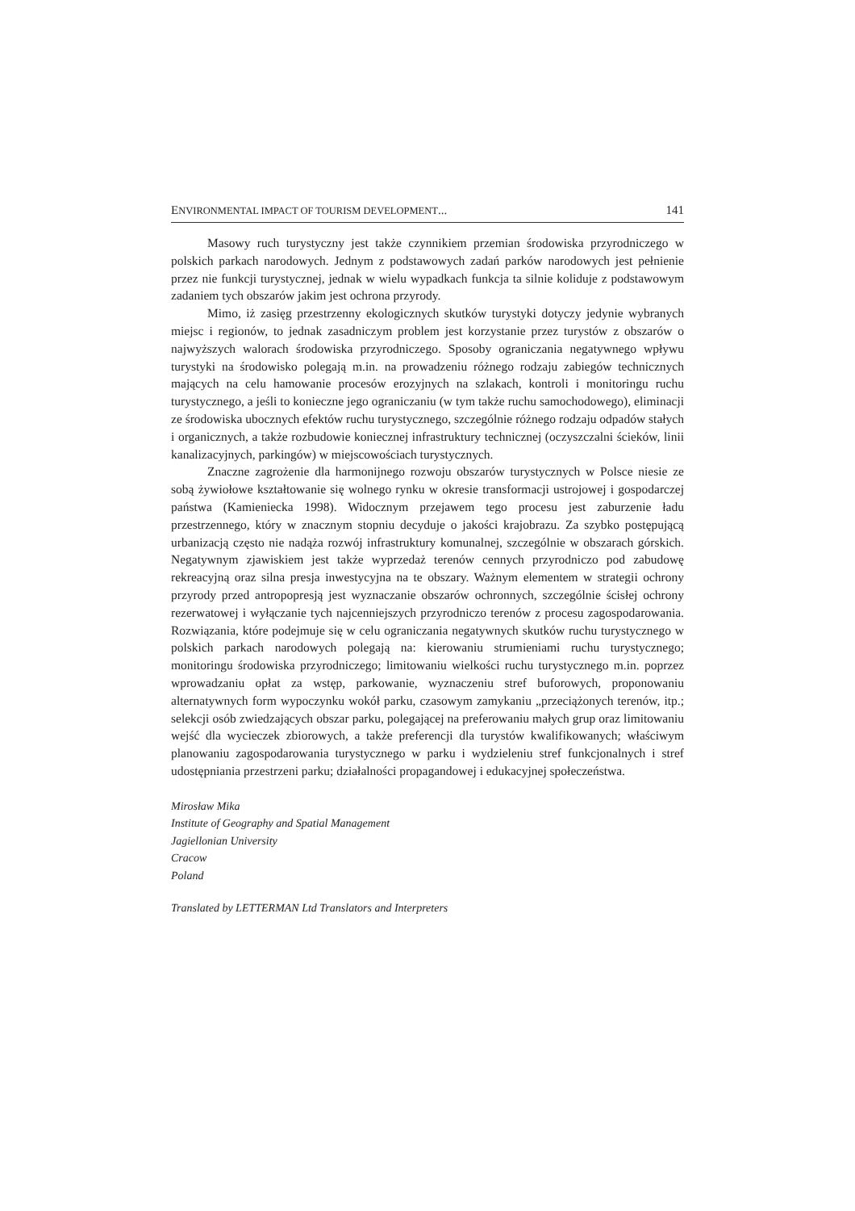ENVIRONMENTAL IMPACT OF TOURISM DEVELOPMENT... 141
Masowy ruch turystyczny jest także czynnikiem przemian środowiska przyrodniczego w polskich parkach narodowych. Jednym z podstawowych zadań parków narodowych jest pełnienie przez nie funkcji turystycznej, jednak w wielu wypadkach funkcja ta silnie koliduje z podstawowym zadaniem tych obszarów jakim jest ochrona przyrody.
Mimo, iż zasięg przestrzenny ekologicznych skutków turystyki dotyczy jedynie wybranych miejsc i regionów, to jednak zasadniczym problem jest korzystanie przez turystów z obszarów o najwyższych walorach środowiska przyrodniczego. Sposoby ograniczania negatywnego wpływu turystyki na środowisko polegają m.in. na prowadzeniu różnego rodzaju zabiegów technicznych mających na celu hamowanie procesów erozyjnych na szlakach, kontroli i monitoringu ruchu turystycznego, a jeśli to konieczne jego ograniczaniu (w tym także ruchu samochodowego), eliminacji ze środowiska ubocznych efektów ruchu turystycznego, szczególnie różnego rodzaju odpadów stałych i organicznych, a także rozbudowie koniecznej infrastruktury technicznej (oczyszczalni ścieków, linii kanalizacyjnych, parkingów) w miejscowościach turystycznych.
Znaczne zagrożenie dla harmonijnego rozwoju obszarów turystycznych w Polsce niesie ze sobą żywiołowe kształtowanie się wolnego rynku w okresie transformacji ustrojowej i gospodarczej państwa (Kamieniecka 1998). Widocznym przejawem tego procesu jest zaburzenie ładu przestrzennego, który w znacznym stopniu decyduje o jakości krajobrazu. Za szybko postępującą urbanizacją często nie nadąża rozwój infrastruktury komunalnej, szczególnie w obszarach górskich. Negatywnym zjawiskiem jest także wyprzedaż terenów cennych przyrodniczo pod zabudowę rekreacyjną oraz silna presja inwestycyjna na te obszary. Ważnym elementem w strategii ochrony przyrody przed antropopresją jest wyznaczanie obszarów ochronnych, szczególnie ścisłej ochrony rezerwatowej i wyłączanie tych najcenniejszych przyrodniczo terenów z procesu zagospodarowania. Rozwiązania, które podejmuje się w celu ograniczania negatywnych skutków ruchu turystycznego w polskich parkach narodowych polegają na: kierowaniu strumieniami ruchu turystycznego; monitoringu środowiska przyrodniczego; limitowaniu wielkości ruchu turystycznego m.in. poprzez wprowadzaniu opłat za wstęp, parkowanie, wyznaczeniu stref buforowych, proponowaniu alternatywnych form wypoczynku wokół parku, czasowym zamykaniu „przeciążonych terenów, itp.; selekcji osób zwiedzających obszar parku, polegającej na preferowaniu małych grup oraz limitowaniu wejść dla wycieczek zbiorowych, a także preferencji dla turystów kwalifikowanych; właściwym planowaniu zagospodarowania turystycznego w parku i wydzieleniu stref funkcjonalnych i stref udostępniania przestrzeni parku; działalności propagandowej i edukacyjnej społeczeństwa.
Mirosław Mika
Institute of Geography and Spatial Management
Jagiellonian University
Cracow
Poland
Translated by LETTERMAN Ltd Translators and Interpreters